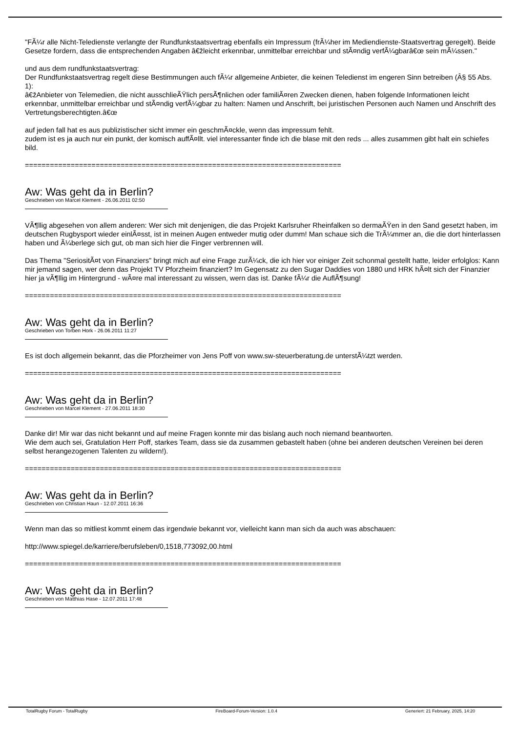"FÃ¼r alle Nicht-Teledienste verlangte der Rundfunkstaatsvertrag ebenfalls ein Impressum (frÃ¼her im Mediendienste-Staatsvertrag geregelt). Beide Gesetze fordern, dass die entsprechenden Angaben â€žleicht erkennbar, unmittelbar erreichbar und stÃ¤ndig verfÃ¼gbarâ€œ sein mÃ¼ssen."
und aus dem rundfunkstaatsvertrag:
Der Rundfunkstaatsvertrag regelt diese Bestimmungen auch fÃ¼r allgemeine Anbieter, die keinen Teledienst im engeren Sinn betreiben (Â§ 55 Abs. 1):
â€žAnbieter von Telemedien, die nicht ausschlieÃŸlich persÃ¶nlichen oder familiÃ¤ren Zwecken dienen, haben folgende Informationen leicht erkennbar, unmittelbar erreichbar und stÃ¤ndig verfÃ¼gbar zu halten: Namen und Anschrift, bei juristischen Personen auch Namen und Anschrift des Vertretungsberechtigten.â€œ
auf jeden fall hat es aus publizistischer sicht immer ein geschmÃ¤ckle, wenn das impressum fehlt.
zudem ist es ja auch nur ein punkt, der komisch auffÃ¤llt. viel interessanter finde ich die blase mit den reds ... alles zusammen gibt halt ein schiefes bild.
============================================================================
Aw: Was geht da in Berlin?
Geschrieben von Marcel Klement - 26.06.2011 02:50
VÃ¶llig abgesehen von allem anderen: Wer sich mit denjenigen, die das Projekt Karlsruher Rheinfalken so dermaÃŸen in den Sand gesetzt haben, im deutschen Rugbysport wieder einlÃ¤sst, ist in meinen Augen entweder mutig oder dumm! Man schaue sich die TrÃ¼mmer an, die die dort hinterlassen haben und Ã¼berlege sich gut, ob man sich hier die Finger verbrennen will.
Das Thema "SeriositÃ¤t von Finanziers" bringt mich auf eine Frage zurÃ¼ck, die ich hier vor einiger Zeit schonmal gestellt hatte, leider erfolglos: Kann mir jemand sagen, wer denn das Projekt TV Pforzheim finanziert? Im Gegensatz zu den Sugar Daddies von 1880 und HRK hÃ¤lt sich der Finanzier hier ja vÃ¶llig im Hintergrund - wÃ¤re mal interessant zu wissen, wern das ist. Danke fÃ¼r die AuflÃ¶sung!
============================================================================
Aw: Was geht da in Berlin?
Geschrieben von Torben Hork - 26.06.2011 11:27
Es ist doch allgemein bekannt, das die Pforzheimer von Jens Poff von www.sw-steuerberatung.de unterstÃ¼tzt werden.
============================================================================
Aw: Was geht da in Berlin?
Geschrieben von Marcel Klement - 27.06.2011 18:30
Danke dir! Mir war das nicht bekannt und auf meine Fragen konnte mir das bislang auch noch niemand beantworten.
Wie dem auch sei, Gratulation Herr Poff, starkes Team, dass sie da zusammen gebastelt haben (ohne bei anderen deutschen Vereinen bei deren selbst herangezogenen Talenten zu wildern!).
============================================================================
Aw: Was geht da in Berlin?
Geschrieben von Christian Haun - 12.07.2011 16:36
Wenn man das so mitliest kommt einem das irgendwie bekannt vor, vielleicht kann man sich da auch was abschauen:
http://www.spiegel.de/karriere/berufsleben/0,1518,773092,00.html
============================================================================
Aw: Was geht da in Berlin?
Geschrieben von Matthias Hase - 12.07.2011 17:48
TotalRugby Forum - TotalRugby FireBoard-Forum-Version: 1.0.4 Generiert: 21 February, 2025, 14:20